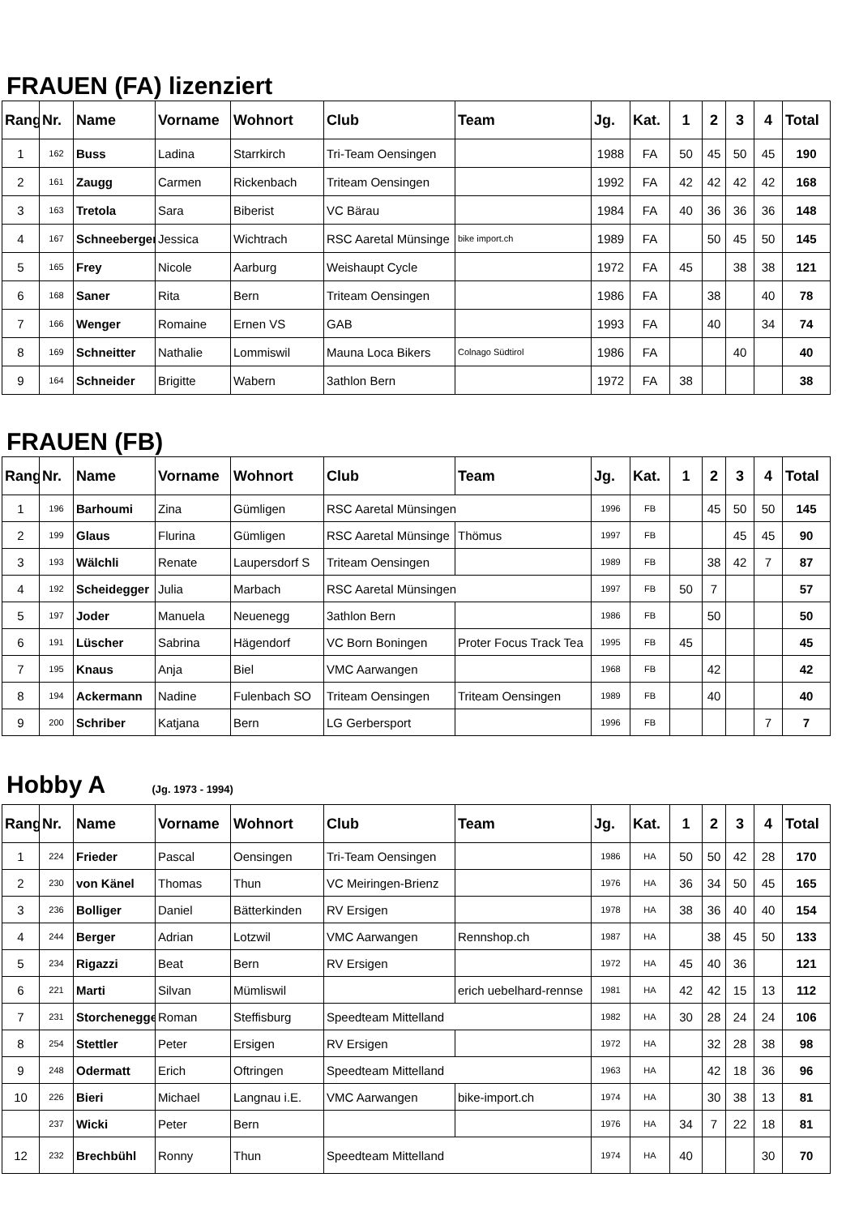FRAUEN (FA) lizenziert
| Rang | Nr. | Name | Vorname | Wohnort | Club | Team | Jg. | Kat. | 1 | 2 | 3 | 4 | Total |
| --- | --- | --- | --- | --- | --- | --- | --- | --- | --- | --- | --- | --- | --- |
| 1 | 162 | Buss | Ladina | Starrkirch | Tri-Team Oensingen | | 1988 | FA | 50 | 45 | 50 | 45 | 190 |
| 2 | 161 | Zaugg | Carmen | Rickenbach | Triteam Oensingen | | 1992 | FA | 42 | 42 | 42 | 42 | 168 |
| 3 | 163 | Tretola | Sara | Biberist | VC Bärau | | 1984 | FA | 40 | 36 | 36 | 36 | 148 |
| 4 | 167 | Schneeberger | Jessica | Wichtrach | RSC Aaretal Münsinge | bike import.ch | 1989 | FA | | 50 | 45 | 50 | 145 |
| 5 | 165 | Frey | Nicole | Aarburg | Weishaupt Cycle | | 1972 | FA | 45 | | 38 | 38 | 121 |
| 6 | 168 | Saner | Rita | Bern | Triteam Oensingen | | 1986 | FA | | 38 | | 40 | 78 |
| 7 | 166 | Wenger | Romaine | Ernen VS | GAB | | 1993 | FA | | 40 | | 34 | 74 |
| 8 | 169 | Schneitter | Nathalie | Lommiswil | Mauna Loca Bikers | Colnago Südtirol | 1986 | FA | | | 40 | | 40 |
| 9 | 164 | Schneider | Brigitte | Wabern | 3athlon Bern | | 1972 | FA | 38 | | | | 38 |
FRAUEN (FB)
| Rang | Nr. | Name | Vorname | Wohnort | Club | Team | Jg. | Kat. | 1 | 2 | 3 | 4 | Total |
| --- | --- | --- | --- | --- | --- | --- | --- | --- | --- | --- | --- | --- | --- |
| 1 | 196 | Barhoumi | Zina | Gümligen | RSC Aaretal Münsingen | | 1996 | FB | | 45 | 50 | 50 | 145 |
| 2 | 199 | Glaus | Flurina | Gümligen | RSC Aaretal Münsinge | Thömus | 1997 | FB | | | 45 | 45 | 90 |
| 3 | 193 | Wälchli | Renate | Laupersdorf S | Triteam Oensingen | | 1989 | FB | | 38 | 42 | 7 | 87 |
| 4 | 192 | Scheidegger | Julia | Marbach | RSC Aaretal Münsingen | | 1997 | FB | 50 | 7 | | | 57 |
| 5 | 197 | Joder | Manuela | Neuenegg | 3athlon Bern | | 1986 | FB | | 50 | | | 50 |
| 6 | 191 | Lüscher | Sabrina | Hägendorf | VC Born Boningen | Proter Focus Track Tea | 1995 | FB | 45 | | | | 45 |
| 7 | 195 | Knaus | Anja | Biel | VMC Aarwangen | | 1968 | FB | | 42 | | | 42 |
| 8 | 194 | Ackermann | Nadine | Fulenbach SO | Triteam Oensingen | Triteam Oensingen | 1989 | FB | | 40 | | | 40 |
| 9 | 200 | Schriber | Katjana | Bern | LG Gerbersport | | 1996 | FB | | | | 7 | 7 |
Hobby A (Jg. 1973 - 1994)
| Rang | Nr. | Name | Vorname | Wohnort | Club | Team | Jg. | Kat. | 1 | 2 | 3 | 4 | Total |
| --- | --- | --- | --- | --- | --- | --- | --- | --- | --- | --- | --- | --- | --- |
| 1 | 224 | Frieder | Pascal | Oensingen | Tri-Team Oensingen | | 1986 | HA | 50 | 50 | 42 | 28 | 170 |
| 2 | 230 | von Känel | Thomas | Thun | VC Meiringen-Brienz | | 1976 | HA | 36 | 34 | 50 | 45 | 165 |
| 3 | 236 | Bolliger | Daniel | Bätterkinden | RV Ersigen | | 1978 | HA | 38 | 36 | 40 | 40 | 154 |
| 4 | 244 | Berger | Adrian | Lotzwil | VMC Aarwangen | Rennshop.ch | 1987 | HA | | 38 | 45 | 50 | 133 |
| 5 | 234 | Rigazzi | Beat | Bern | RV Ersigen | | 1972 | HA | 45 | 40 | 36 | | 121 |
| 6 | 221 | Marti | Silvan | Mümliswil | | erich uebelhard-rennse | 1981 | HA | 42 | 42 | 15 | 13 | 112 |
| 7 | 231 | Storchenegger | Roman | Steffisburg | Speedteam Mittelland | | 1982 | HA | 30 | 28 | 24 | 24 | 106 |
| 8 | 254 | Stettler | Peter | Ersigen | RV Ersigen | | 1972 | HA | | 32 | 28 | 38 | 98 |
| 9 | 248 | Odermatt | Erich | Oftringen | Speedteam Mittelland | | 1963 | HA | | 42 | 18 | 36 | 96 |
| 10 | 226 | Bieri | Michael | Langnau i.E. | VMC Aarwangen | bike-import.ch | 1974 | HA | | 30 | 38 | 13 | 81 |
| | 237 | Wicki | Peter | Bern | | | 1976 | HA | 34 | 7 | 22 | 18 | 81 |
| 12 | 232 | Brechbühl | Ronny | Thun | Speedteam Mittelland | | 1974 | HA | 40 | | | 30 | 70 |